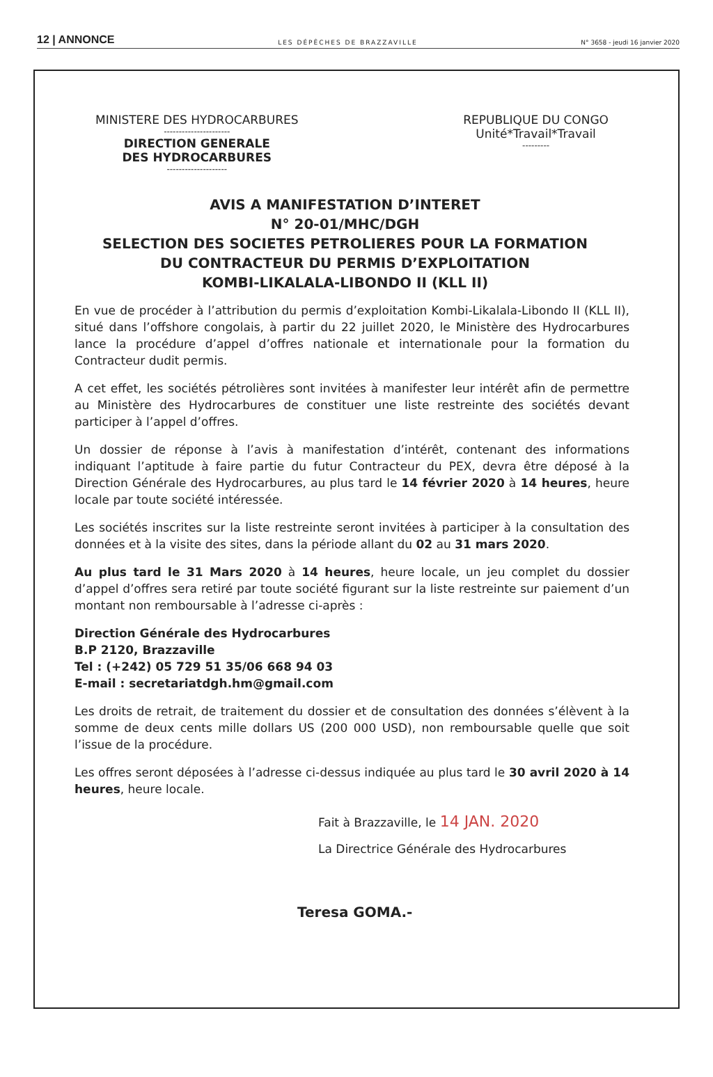12 | ANNONCE
LES DÉPÊCHES DE BRAZZAVILLE
N° 3658 - jeudi 16 janvier 2020
MINISTERE DES HYDROCARBURES
----------------------
DIRECTION GENERALE
DES HYDROCARBURES
--------------------
REPUBLIQUE DU CONGO
Unité*Travail*Travail
---------
AVIS A MANIFESTATION D’INTERET
N° 20-01/MHC/DGH
SELECTION DES SOCIETES PETROLIERES POUR LA FORMATION
DU CONTRACTEUR DU PERMIS D’EXPLOITATION
KOMBI-LIKALALA-LIBONDO II (KLL II)
En vue de procéder à l’attribution du permis d’exploitation Kombi-Likalala-Libondo II (KLL II), situé dans l’offshore congolais, à partir du 22 juillet 2020, le Ministère des Hydrocarbures lance la procédure d’appel d’offres nationale et internationale pour la formation du Contracteur dudit permis.
A cet effet, les sociétés pétrolières sont invitées à manifester leur intérêt afin de permettre au Ministère des Hydrocarbures de constituer une liste restreinte des sociétés devant participer à l’appel d’offres.
Un dossier de réponse à l’avis à manifestation d’intérêt, contenant des informations indiquant l’aptitude à faire partie du futur Contracteur du PEX, devra être déposé à la Direction Générale des Hydrocarbures, au plus tard le 14 février 2020 à 14 heures, heure locale par toute société intéressée.
Les sociétés inscrites sur la liste restreinte seront invitées à participer à la consultation des données et à la visite des sites, dans la période allant du 02 au 31 mars 2020.
Au plus tard le 31 Mars 2020 à 14 heures, heure locale, un jeu complet du dossier d’appel d’offres sera retiré par toute société figurant sur la liste restreinte sur paiement d’un montant non remboursable à l’adresse ci-après :
Direction Générale des Hydrocarbures
B.P 2120, Brazzaville
Tel : (+242) 05 729 51 35/06 668 94 03
E-mail : secretariatdgh.hm@gmail.com
Les droits de retrait, de traitement du dossier et de consultation des données s’élèvent à la somme de deux cents mille dollars US (200 000 USD), non remboursable quelle que soit l’issue de la procédure.
Les offres seront déposées à l’adresse ci-dessus indiquée au plus tard le 30 avril 2020 à 14 heures, heure locale.
Fait à Brazzaville, le 14 JAN. 2020
La Directrice Générale des Hydrocarbures
Teresa GOMA.-